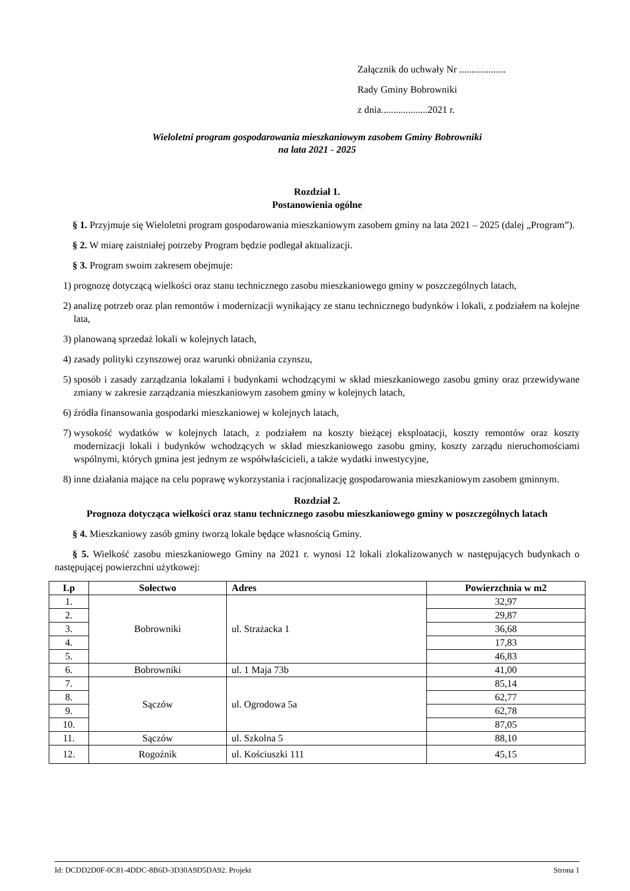Załącznik do uchwały Nr ...................
Rady Gminy Bobrowniki
z dnia...................2021 r.
Wieloletni program gospodarowania mieszkaniowym zasobem Gminy Bobrowniki
na lata 2021 - 2025
Rozdział 1.
Postanowienia ogólne
§ 1. Przyjmuje się Wieloletni program gospodarowania mieszkaniowym zasobem gminy na lata 2021 – 2025 (dalej „Program”).
§ 2. W miarę zaistniałej potrzeby Program będzie podlegał aktualizacji.
§ 3. Program swoim zakresem obejmuje:
1) prognozę dotyczącą wielkości oraz stanu technicznego zasobu mieszkaniowego gminy w poszczególnych latach,
2) analizę potrzeb oraz plan remontów i modernizacji wynikający ze stanu technicznego budynków i lokali, z podziałem na kolejne lata,
3) planowaną sprzedaż lokali w kolejnych latach,
4) zasady polityki czynszowej oraz warunki obniżania czynszu,
5) sposób i zasady zarządzania lokalami i budynkami wchodzącymi w skład mieszkaniowego zasobu gminy oraz przewidywane zmiany w zakresie zarządzania mieszkaniowym zasobem gminy w kolejnych latach,
6) źródła finansowania gospodarki mieszkaniowej w kolejnych latach,
7) wysokość wydatków w kolejnych latach, z podziałem na koszty bieżącej eksploatacji, koszty remontów oraz koszty modernizacji lokali i budynków wchodzących w skład mieszkaniowego zasobu gminy, koszty zarządu nieruchomościami wspólnymi, których gmina jest jednym ze współwłaścicieli, a także wydatki inwestycyjne,
8) inne działania mające na celu poprawę wykorzystania i racjonalizację gospodarowania mieszkaniowym zasobem gminnym.
Rozdział 2.
Prognoza dotycząca wielkości oraz stanu technicznego zasobu mieszkaniowego gminy w poszczególnych latach
§ 4. Mieszkaniowy zasób gminy tworzą lokale będące własnością Gminy.
§ 5. Wielkość zasobu mieszkaniowego Gminy na 2021 r. wynosi 12 lokali zlokalizowanych w następujących budynkach o następującej powierzchni użytkowej:
| Lp | Sołectwo | Adres | Powierzchnia w m2 |
| --- | --- | --- | --- |
| 1. | Bobrowniki | ul. Strażacka 1 | 32,97 |
| 2. | | | 29,87 |
| 3. | | | 36,68 |
| 4. | | | 17,83 |
| 5. | | | 46,83 |
| 6. | Bobrowniki | ul. 1 Maja 73b | 41,00 |
| 7. | Sączów | ul. Ogrodowa 5a | 85,14 |
| 8. | | | 62,77 |
| 9. | | | 62,78 |
| 10. | | | 87,05 |
| 11. | Sączów | ul. Szkolna 5 | 88,10 |
| 12. | Rogoźnik | ul. Kościuszki 111 | 45,15 |
Id: DCDD2D0F-0C81-4DDC-8B6D-3D30A9D5DA92. Projekt Strona 1